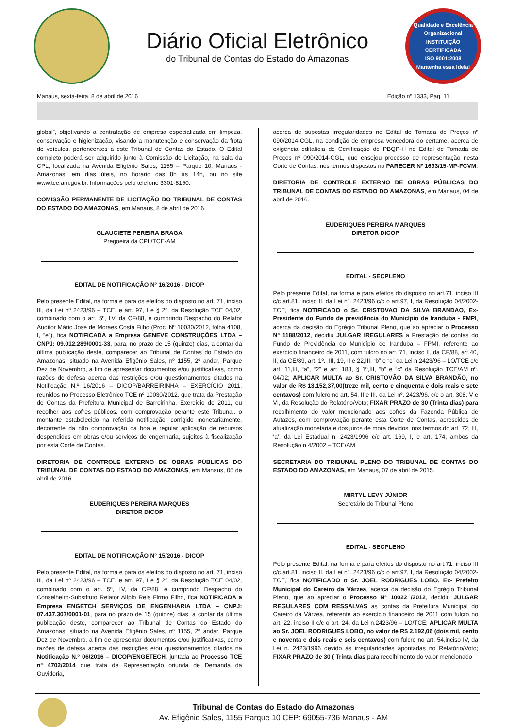Diário Oficial Eletrônico
do Tribunal de Contas do Estado do Amazonas
Qualidade e Excelência Organizacional
INSTITUIÇÃO CERTIFICADA
ISO 9001:2008
Mantenha essa ideia!
Manaus, sexta-feira, 8 de abril de 2016 Edição nº 1333, Pag. 11
global”, objetivando a contratação de empresa especializada em limpeza, conservação e higienização, visando a manutenção e conservação da frota de veículos, pertencentes a este Tribunal de Contas do Estado. O Edital completo poderá ser adquirido junto à Comissão de Licitação, na sala da CPL, localizada na Avenida Efigênio Sales, 1155 – Parque 10, Manaus - Amazonas, em dias úteis, no horário das 8h às 14h, ou no site www.tce.am.gov.br. Informações pelo telefone 3301-8150.
COMISSÃO PERMANENTE DE LICITAÇÃO DO TRIBUNAL DE CONTAS DO ESTADO DO AMAZONAS, em Manaus, 8 de abril de 2016.
GLAUCIETE PEREIRA BRAGA
Pregoeira da CPL/TCE-AM
EDITAL DE NOTIFICAÇÃO Nº 16/2016 - DICOP
Pelo presente Edital, na forma e para os efeitos do disposto no art. 71, inciso III, da Lei nº 2423/96 – TCE, e art. 97, I e § 2º, da Resolução TCE 04/02, combinado com o art. 5º, LV, da CF/88, e cumprindo Despacho do Relator Auditor Mário José de Moraes Costa Filho (Proc. Nº 10030/2012, folha 4108, I, “e”), fica NOTIFICADA a Empresa GENEVE CONSTRUÇÕES LTDA – CNPJ: 09.012.289/0001-33, para, no prazo de 15 (quinze) dias, a contar da última publicação deste, comparecer ao Tribunal de Contas do Estado do Amazonas, situado na Avenida Efigênio Sales, nº 1155, 2º andar, Parque Dez de Novembro, a fim de apresentar documentos e/ou justificativas, como razões de defesa acerca das restrições e/ou questionamentos citados na Notificação N.º 16/2016 – DICOP/BARREIRINHA – EXERCÍCIO 2011, reunidos no Processo Eletrônico TCE nº 10030/2012, que trata da Prestação de Contas da Prefeitura Municipal de Barreirinha, Exercício de 2011, ou recolher aos cofres públicos, com comprovação perante este Tribunal, o montante estabelecido na referida notificação, corrigido monetariamente, decorrente da não comprovação da boa e regular aplicação de recursos despendidos em obras e/ou serviços de engenharia, sujeitos à fiscalização por esta Corte de Contas.
DIRETORIA DE CONTROLE EXTERNO DE OBRAS PÚBLICAS DO TRIBUNAL DE CONTAS DO ESTADO DO AMAZONAS, em Manaus, 05 de abril de 2016.
EUDERIQUES PEREIRA MARQUES
DIRETOR DICOP
EDITAL DE NOTIFICAÇÃO N° 15/2016 - DICOP
Pelo presente Edital, na forma e para os efeitos do disposto no art. 71, inciso III, da Lei nº 2423/96 – TCE, e art. 97, I e § 2º, da Resolução TCE 04/02, combinado com o art. 5º, LV, da CF/88, e cumprindo Despacho do Conselheiro-Substituto Relator Alípio Reis Firmo Filho, fica NOTIFICADA a Empresa ENGETCH SERVIÇOS DE ENGENHARIA LTDA – CNPJ: 07.437.307/0001-01, para no prazo de 15 (quinze) dias, a contar da última publicação deste, comparecer ao Tribunal de Contas do Estado do Amazonas, situado na Avenida Efigênio Sales, nº 1155, 2º andar, Parque Dez de Novembro, a fim de apresentar documentos e/ou justificativas, como razões de defesa acerca das restrições e/ou questionamentos citados na Notificação N.º 06/2016 – DICOP/ENGETECH, juntada ao Processo TCE nº 4702/2014 que trata de Representação oriunda de Demanda da Ouvidoria,
acerca de supostas irregularidades no Edital de Tomada de Preços nº 090/2014-CGL, na condição de empresa vencedora do certame, acerca de exigência editalícia de Certificação de PBQP-H no Edital de Tomada de Preços nº 090/2014-CGL, que ensejou processo de representação nesta Corte de Contas, nos termos dispostos no PARECER Nº 1693/15-MP-FCVM.
DIRETORIA DE CONTROLE EXTERNO DE OBRAS PÚBLICAS DO TRIBUNAL DE CONTAS DO ESTADO DO AMAZONAS, em Manaus, 04 de abril de 2016.
EUDERIQUES PEREIRA MARQUES
DIRETOR DICOP
EDITAL - SECPLENO
Pelo presente Edital, na forma e para efeitos do disposto no art.71, inciso III c/c art.81, inciso II, da Lei nº. 2423/96 c/c o art.97, I, da Resolução 04/2002-TCE, fica NOTIFICADO o Sr. CRISTOVAO DA SILVA BRANDAO, Ex-Presidente do Fundo de previdência do Município de Iranduba - FMPI, acerca da decisão do Egrégio Tribunal Pleno, que ao apreciar o Processo Nº 1188/2012, decidiu JULGAR IREGULARES a Prestação de contas do Fundo de Previdência do Município de Iranduba – FPMI, referente ao exercício financeiro de 2011, com fulcro no art. 71, inciso II, da CF/88, art.40, II, da CE/89, art. 1º. ,III, 19, II e 22,III, “b” e “c” da Lei n.2423/96 – LO/TCE c/c art. 11,III, “a”, “2” e art. 188, § 1º,III, “b” e “c” da Resolução TCE/AM nº. 04/02; APLICAR MULTA ao Sr. CRISTOVÃO DA SILVA BRANDÃO, no valor de R$ 13.152,37,00(treze mil, cento e cinquenta e dois reais e sete centavos) com fulcro no art. 54, II e III, da Lei nº. 2423/96, c/c o art. 308, V e VI, da Resolução do Relatório/Voto; FIXAR PRAZO de 30 (Trinta dias) para recolhimento do valor mencionado aos cofres da Fazenda Pública de Autazes, com comprovação perante esta Corte de Contas, acrescidos de atualização monetária e dos juros de mora devidos, nos termos do art. 72, III, ‘a’, da Lei Estadual n. 2423/1996 c/c art. 169, I, e art. 174, ambos da Resolução n.4/2002 – TCE/AM.
SECRETARIA DO TRIBUNAL PLENO DO TRIBUNAL DE CONTAS DO ESTADO DO AMAZONAS, em Manaus, 07 de abril de 2015.
MIRTYL LEVY JÚNIOR
Secretário do Tribunal Pleno
EDITAL - SECPLENO
Pelo presente Edital, na forma e para efeitos do disposto no art.71, inciso III c/c art.81, inciso II, da Lei nº. 2423/96 c/c o art.97, I, da Resolução 04/2002-TCE, fica NOTIFICADO o Sr. JOEL RODRIGUES LOBO, Ex- Prefeito Municipal do Careiro da Várzea, acerca da decisão do Egrégio Tribunal Pleno, que ao apreciar o Processo Nº 10022 /2012, decidiu JULGAR REGULARES COM RESSALVAS as contas da Prefeitura Municipal do Careiro da Várzea, referente ao exercício financeiro de 2011 com fulcro no art. 22, inciso II c/c o art. 24, da Lei n.2423/96 – LO/TCE; APLICAR MULTA ao Sr. JOEL RODRIGUES LOBO, no valor de R$ 2.192,06 (dois mil, cento e noventa e dois reais e seis centavos) com fulcro no art. 54,inciso IV, da Lei n. 2423/1996 devido às irregularidades apontadas no Relatório/Voto; FIXAR PRAZO de 30 ( Trinta dias para recolhimento do valor mencionado
Tribunal de Contas do Estado do Amazonas
Av. Efigênio Sales, 1155 Parque 10 CEP: 69055-736 Manaus - AM